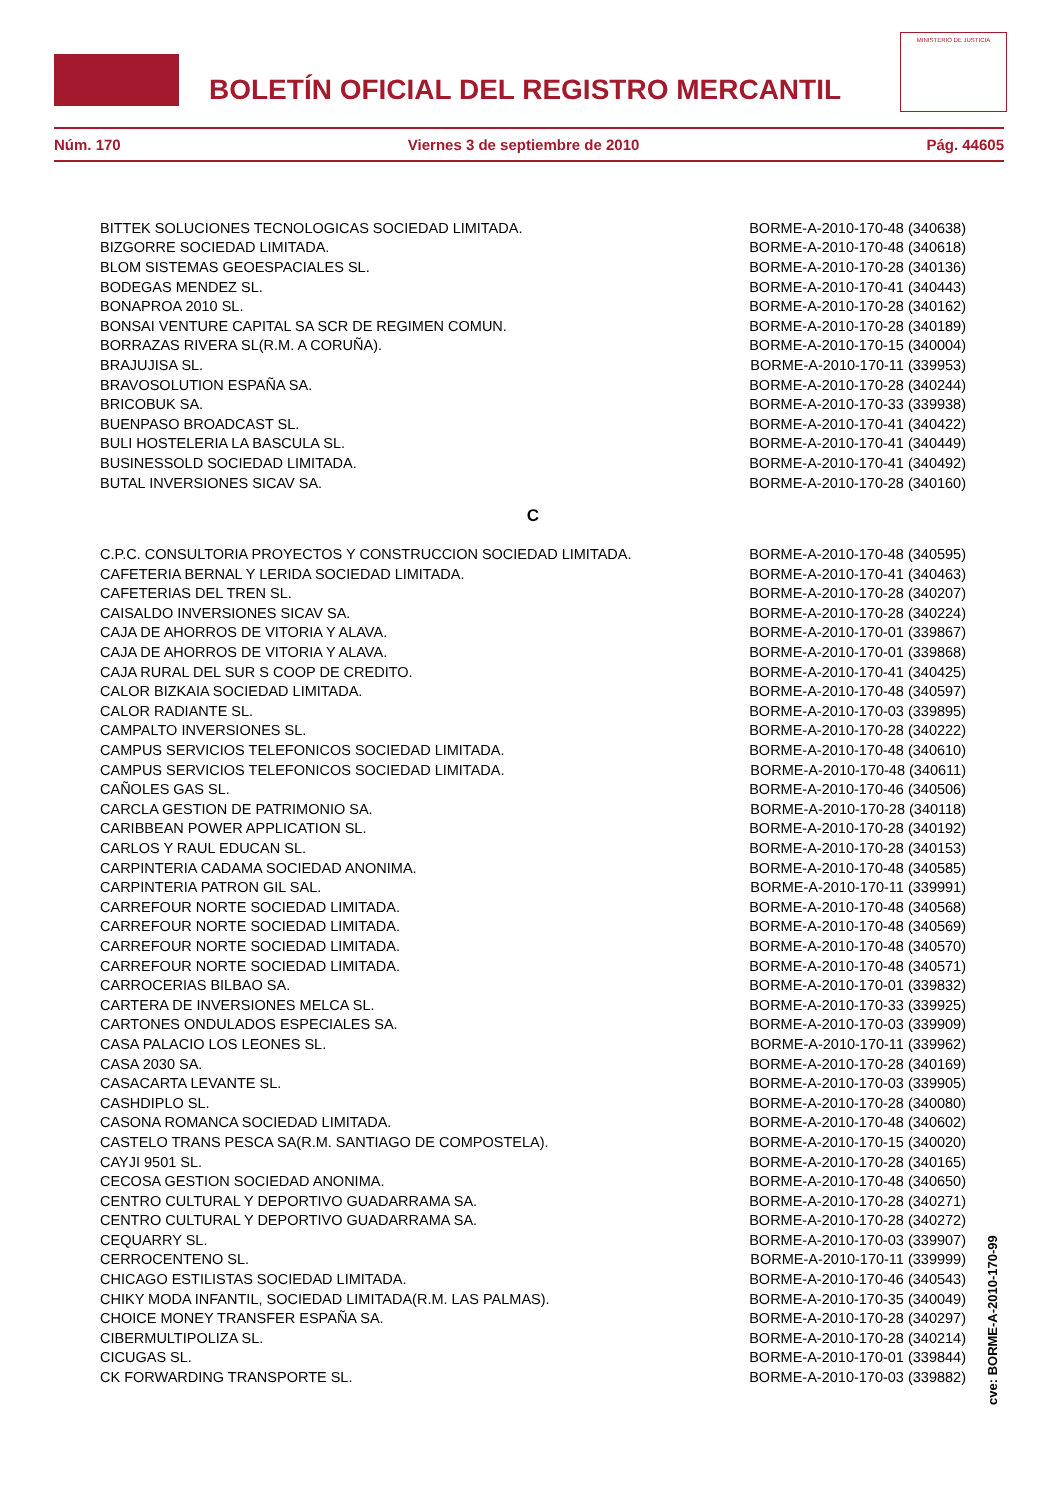BOLETÍN OFICIAL DEL REGISTRO MERCANTIL
MINISTERIO DE JUSTICIA
Núm. 170 Viernes 3 de septiembre de 2010 Pág. 44605
| BITTEK SOLUCIONES TECNOLOGICAS SOCIEDAD LIMITADA. | BORME-A-2010-170-48 (340638) |
| BIZGORRE SOCIEDAD LIMITADA. | BORME-A-2010-170-48 (340618) |
| BLOM SISTEMAS GEOESPACIALES SL. | BORME-A-2010-170-28 (340136) |
| BODEGAS MENDEZ SL. | BORME-A-2010-170-41 (340443) |
| BONAPROA 2010 SL. | BORME-A-2010-170-28 (340162) |
| BONSAI VENTURE CAPITAL SA SCR DE REGIMEN COMUN. | BORME-A-2010-170-28 (340189) |
| BORRAZAS RIVERA SL(R.M. A CORUÑA). | BORME-A-2010-170-15 (340004) |
| BRAJUJISA SL. | BORME-A-2010-170-11 (339953) |
| BRAVOSOLUTION ESPAÑA SA. | BORME-A-2010-170-28 (340244) |
| BRICOBUK SA. | BORME-A-2010-170-33 (339938) |
| BUENPASO BROADCAST SL. | BORME-A-2010-170-41 (340422) |
| BULI HOSTELERIA LA BASCULA SL. | BORME-A-2010-170-41 (340449) |
| BUSINESSOLD SOCIEDAD LIMITADA. | BORME-A-2010-170-41 (340492) |
| BUTAL INVERSIONES SICAV SA. | BORME-A-2010-170-28 (340160) |
C
| C.P.C. CONSULTORIA PROYECTOS Y CONSTRUCCION SOCIEDAD LIMITADA. | BORME-A-2010-170-48 (340595) |
| CAFETERIA BERNAL Y LERIDA SOCIEDAD LIMITADA. | BORME-A-2010-170-41 (340463) |
| CAFETERIAS DEL TREN SL. | BORME-A-2010-170-28 (340207) |
| CAISALDO INVERSIONES SICAV SA. | BORME-A-2010-170-28 (340224) |
| CAJA DE AHORROS DE VITORIA Y ALAVA. | BORME-A-2010-170-01 (339867) |
| CAJA DE AHORROS DE VITORIA Y ALAVA. | BORME-A-2010-170-01 (339868) |
| CAJA RURAL DEL SUR S COOP DE CREDITO. | BORME-A-2010-170-41 (340425) |
| CALOR BIZKAIA SOCIEDAD LIMITADA. | BORME-A-2010-170-48 (340597) |
| CALOR RADIANTE SL. | BORME-A-2010-170-03 (339895) |
| CAMPALTO INVERSIONES SL. | BORME-A-2010-170-28 (340222) |
| CAMPUS SERVICIOS TELEFONICOS SOCIEDAD LIMITADA. | BORME-A-2010-170-48 (340610) |
| CAMPUS SERVICIOS TELEFONICOS SOCIEDAD LIMITADA. | BORME-A-2010-170-48 (340611) |
| CAÑOLES GAS SL. | BORME-A-2010-170-46 (340506) |
| CARCLA GESTION DE PATRIMONIO SA. | BORME-A-2010-170-28 (340118) |
| CARIBBEAN POWER APPLICATION SL. | BORME-A-2010-170-28 (340192) |
| CARLOS Y RAUL EDUCAN SL. | BORME-A-2010-170-28 (340153) |
| CARPINTERIA CADAMA SOCIEDAD ANONIMA. | BORME-A-2010-170-48 (340585) |
| CARPINTERIA PATRON GIL SAL. | BORME-A-2010-170-11 (339991) |
| CARREFOUR NORTE SOCIEDAD LIMITADA. | BORME-A-2010-170-48 (340568) |
| CARREFOUR NORTE SOCIEDAD LIMITADA. | BORME-A-2010-170-48 (340569) |
| CARREFOUR NORTE SOCIEDAD LIMITADA. | BORME-A-2010-170-48 (340570) |
| CARREFOUR NORTE SOCIEDAD LIMITADA. | BORME-A-2010-170-48 (340571) |
| CARROCERIAS BILBAO SA. | BORME-A-2010-170-01 (339832) |
| CARTERA DE INVERSIONES MELCA SL. | BORME-A-2010-170-33 (339925) |
| CARTONES ONDULADOS ESPECIALES SA. | BORME-A-2010-170-03 (339909) |
| CASA PALACIO LOS LEONES SL. | BORME-A-2010-170-11 (339962) |
| CASA 2030 SA. | BORME-A-2010-170-28 (340169) |
| CASACARTA LEVANTE SL. | BORME-A-2010-170-03 (339905) |
| CASHDIPLO SL. | BORME-A-2010-170-28 (340080) |
| CASONA ROMANCA SOCIEDAD LIMITADA. | BORME-A-2010-170-48 (340602) |
| CASTELO TRANS PESCA SA(R.M. SANTIAGO DE COMPOSTELA). | BORME-A-2010-170-15 (340020) |
| CAYJI 9501 SL. | BORME-A-2010-170-28 (340165) |
| CECOSA GESTION SOCIEDAD ANONIMA. | BORME-A-2010-170-48 (340650) |
| CENTRO CULTURAL Y DEPORTIVO GUADARRAMA SA. | BORME-A-2010-170-28 (340271) |
| CENTRO CULTURAL Y DEPORTIVO GUADARRAMA SA. | BORME-A-2010-170-28 (340272) |
| CEQUARRY SL. | BORME-A-2010-170-03 (339907) |
| CERROCENTENO SL. | BORME-A-2010-170-11 (339999) |
| CHICAGO ESTILISTAS SOCIEDAD LIMITADA. | BORME-A-2010-170-46 (340543) |
| CHIKY MODA INFANTIL, SOCIEDAD LIMITADA(R.M. LAS PALMAS). | BORME-A-2010-170-35 (340049) |
| CHOICE MONEY TRANSFER ESPAÑA SA. | BORME-A-2010-170-28 (340297) |
| CIBERMULTIPOLIZA SL. | BORME-A-2010-170-28 (340214) |
| CICUGAS SL. | BORME-A-2010-170-01 (339844) |
| CK FORWARDING TRANSPORTE SL. | BORME-A-2010-170-03 (339882) |
cve: BORME-A-2010-170-99